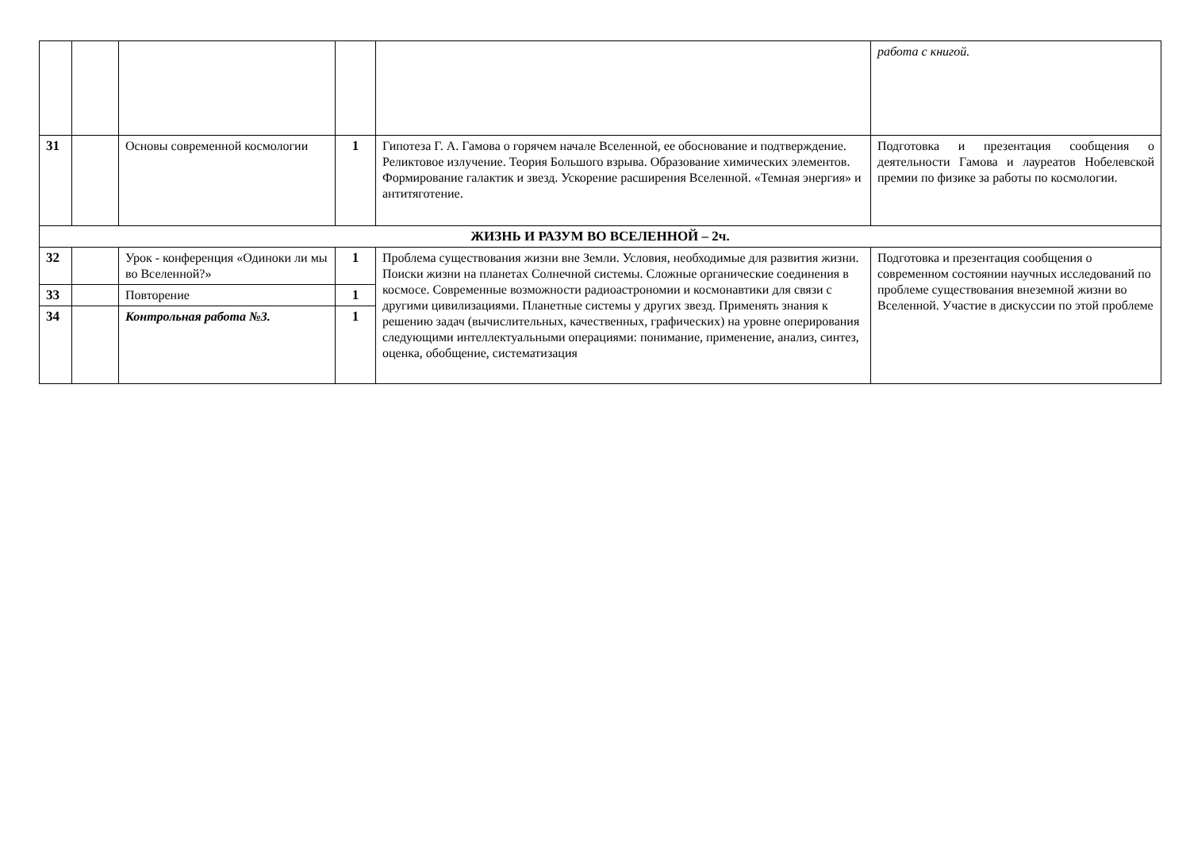| | | | | | работа с книгой. |
| 31 | | Основы современной космологии | 1 | Гипотеза Г. А. Гамова о горячем начале Вселенной, ее обоснование и подтверждение. Реликтовое излучение. Теория Большого взрыва. Образование химических элементов. Формирование галактик и звезд. Ускорение расширения Вселенной. «Темная энергия» и антитяготение. | Подготовка и презентация сообщения о деятельности Гамова и лауреатов Нобелевской премии по физике за работы по космологии. |
| ЖИЗНЬ И РАЗУМ ВО ВСЕЛЕННОЙ – 2ч. | | | | | |
| 32 | | Урок - конференция «Одиноки ли мы во Вселенной?» | 1 | Проблема существования жизни вне Земли. Условия, необходимые для развития жизни. Поиски жизни на планетах Солнечной системы. Сложные органические соединения в космосе. Современные возможности радиоастрономии и космонавтики для связи с другими цивилизациями. Планетные системы у других звезд. Применять знания к решению задач (вычислительных, качественных, графических) на уровне оперирования следующими интеллектуальными операциями: понимание, применение, анализ, синтез, оценка, обобщение, систематизация | Подготовка и презентация сообщения о современном состоянии научных исследований по проблеме существования внеземной жизни во Вселенной. Участие в дискуссии по этой проблеме |
| 33 | | Повторение | 1 | | |
| 34 | | Контрольная работа №3. | 1 | | |